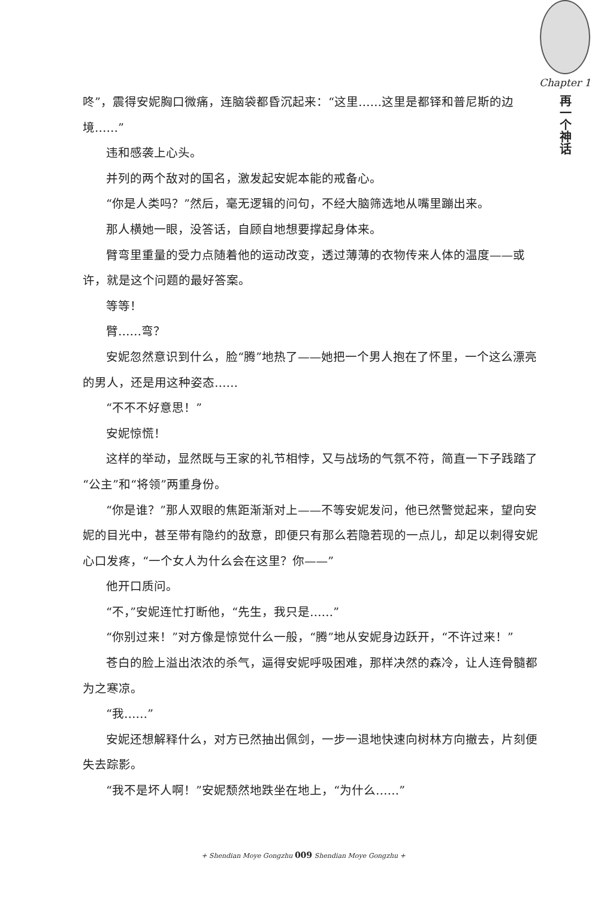Chapter 1
再一个神话
咚”，震得安妮胸口微痛，连脑袋都昏沉起来：“这里……这里是都铎和普尼斯的边境……”
违和感袭上心头。
并列的两个敌对的国名，激发起安妮本能的戒备心。
“你是人类吗？”然后，毫无逻辑的问句，不经大脑筛选地从嘴里蹦出来。
那人横她一眼，没答话，自顾自地想要撑起身体来。
臂弯里重量的受力点随着他的运动改变，透过薄薄的衣物传来人体的温度——或许，就是这个问题的最好答案。
等等！
臂……弯？
安妮忽然意识到什么，脸“腾”地热了——她把一个男人抱在了怀里，一个这么漂亮的男人，还是用这种姿态……
“不不不好意思！”
安妮惊慌！
这样的举动，显然既与王家的礼节相悖，又与战场的气氛不符，简直一下子践踏了“公主”和“将领”两重身份。
“你是谁？”那人双眼的焦距渐渐对上——不等安妮发问，他已然警觉起来，望向安妮的目光中，甚至带有隐约的敌意，即便只有那么若隐若现的一点儿，却足以刺得安妮心口发疼，“一个女人为什么会在这里？你——”
他开口质问。
“不，”安妮连忙打断他，“先生，我只是……”
“你别过来！”对方像是惊觉什么一般，“腾”地从安妮身边跃开，“不许过来！”
苍白的脸上溢出浓浓的杀气，逼得安妮呼吸困难，那样决然的森冷，让人连骨髓都为之寒凉。
“我……”
安妮还想解释什么，对方已然抽出佩剑，一步一退地快速向树林方向撤去，片刻便失去踪影。
“我不是坏人啊！”安妮颓然地跌坐在地上，“为什么……”
+ Shendian Moye Gongzhu 009 Shendian Moye Gongzhu +